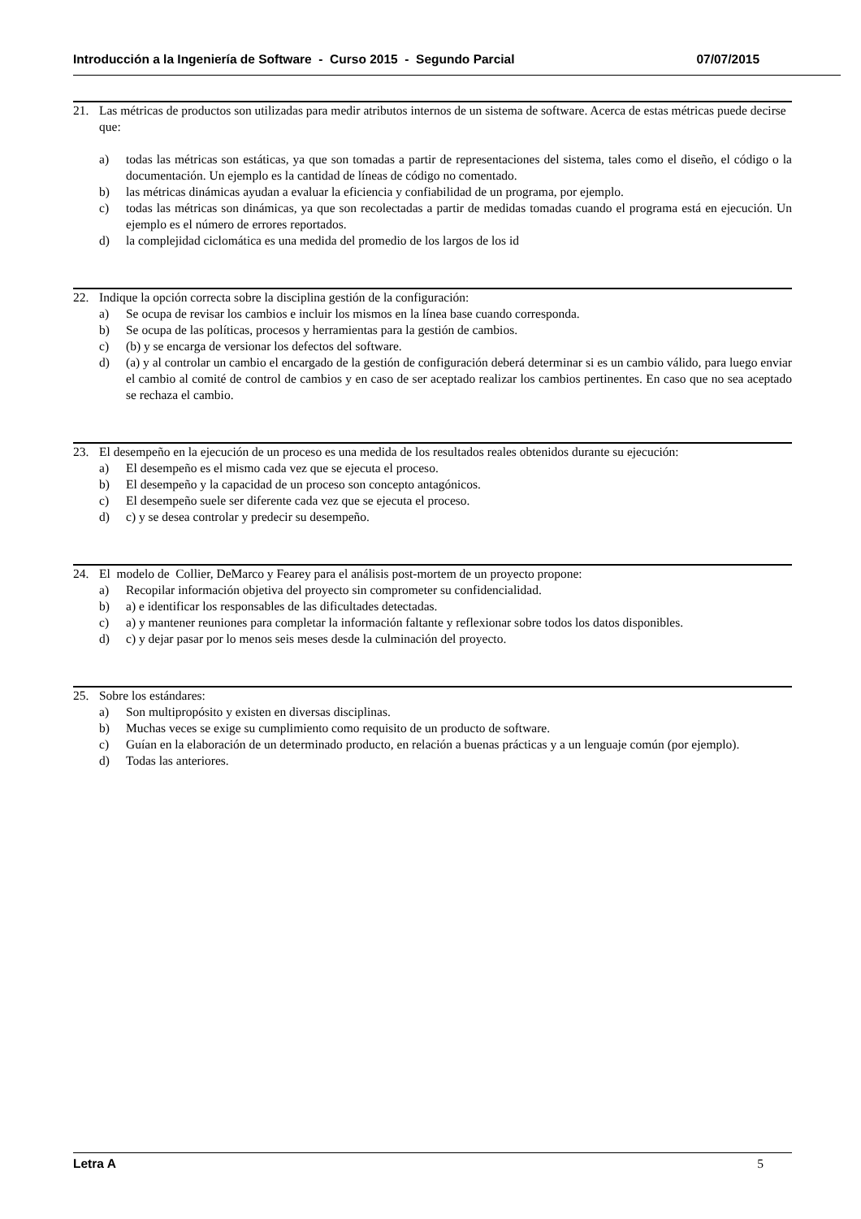Introducción a la Ingeniería de Software - Curso 2015 - Segundo Parcial 07/07/2015
21. Las métricas de productos son utilizadas para medir atributos internos de un sistema de software. Acerca de estas métricas puede decirse que:
a) todas las métricas son estáticas, ya que son tomadas a partir de representaciones del sistema, tales como el diseño, el código o la documentación. Un ejemplo es la cantidad de líneas de código no comentado.
b) las métricas dinámicas ayudan a evaluar la eficiencia y confiabilidad de un programa, por ejemplo.
c) todas las métricas son dinámicas, ya que son recolectadas a partir de medidas tomadas cuando el programa está en ejecución. Un ejemplo es el número de errores reportados.
d) la complejidad ciclomática es una medida del promedio de los largos de los id
22. Indique la opción correcta sobre la disciplina gestión de la configuración:
a) Se ocupa de revisar los cambios e incluir los mismos en la línea base cuando corresponda.
b) Se ocupa de las políticas, procesos y herramientas para la gestión de cambios.
c) (b) y se encarga de versionar los defectos del software.
d) (a) y al controlar un cambio el encargado de la gestión de configuración deberá determinar si es un cambio válido, para luego enviar el cambio al comité de control de cambios y en caso de ser aceptado realizar los cambios pertinentes. En caso que no sea aceptado se rechaza el cambio.
23. El desempeño en la ejecución de un proceso es una medida de los resultados reales obtenidos durante su ejecución:
a) El desempeño es el mismo cada vez que se ejecuta el proceso.
b) El desempeño y la capacidad de un proceso son concepto antagónicos.
c) El desempeño suele ser diferente cada vez que se ejecuta el proceso.
d) c) y se desea controlar y predecir su desempeño.
24. El modelo de Collier, DeMarco y Fearey para el análisis post-mortem de un proyecto propone:
a) Recopilar información objetiva del proyecto sin comprometer su confidencialidad.
b) a) e identificar los responsables de las dificultades detectadas.
c) a) y mantener reuniones para completar la información faltante y reflexionar sobre todos los datos disponibles.
d) c) y dejar pasar por lo menos seis meses desde la culminación del proyecto.
25. Sobre los estándares:
a) Son multipropósito y existen en diversas disciplinas.
b) Muchas veces se exige su cumplimiento como requisito de un producto de software.
c) Guían en la elaboración de un determinado producto, en relación a buenas prácticas y a un lenguaje común (por ejemplo).
d) Todas las anteriores.
Letra A 5